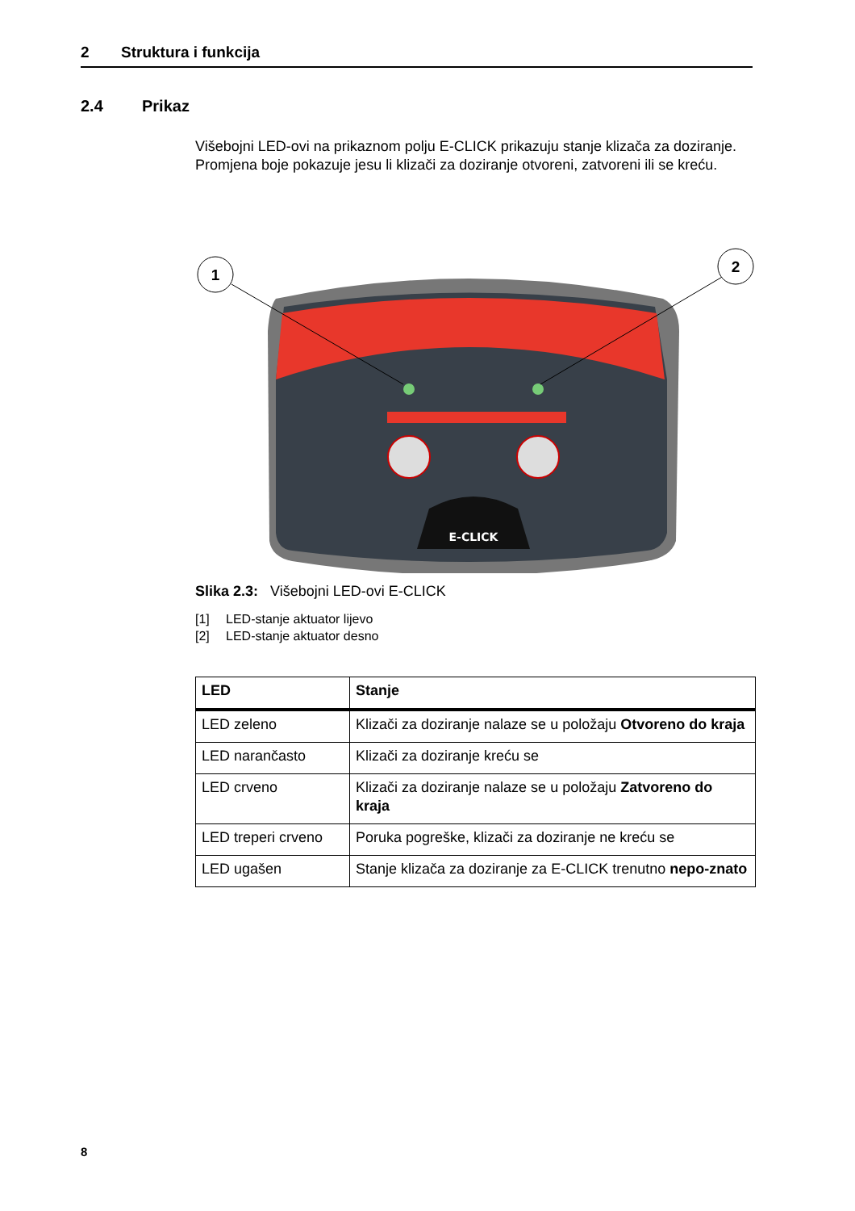2 Struktura i funkcija
2.4 Prikaz
Višebojni LED-ovi na prikaznom polju E-CLICK prikazuju stanje klizača za doziranje. Promjena boje pokazuje jesu li klizači za doziranje otvoreni, zatvoreni ili se kreću.
E-CLICK
1
2
Slika 2.3: Višebojni LED-ovi E-CLICK
[1] LED-stanje aktuator lijevo
[2] LED-stanje aktuator desno
| LED | Stanje |
| --- | --- |
| LED zeleno | Klizači za doziranje nalaze se u položaju Otvoreno do kraja |
| LED narančasto | Klizači za doziranje kreću se |
| LED crveno | Klizači za doziranje nalaze se u položaju Zatvoreno do kraja |
| LED treperi crveno | Poruka pogreške, klizači za doziranje ne kreću se |
| LED ugašen | Stanje klizača za doziranje za E-CLICK trenutno nepo-znato |
8